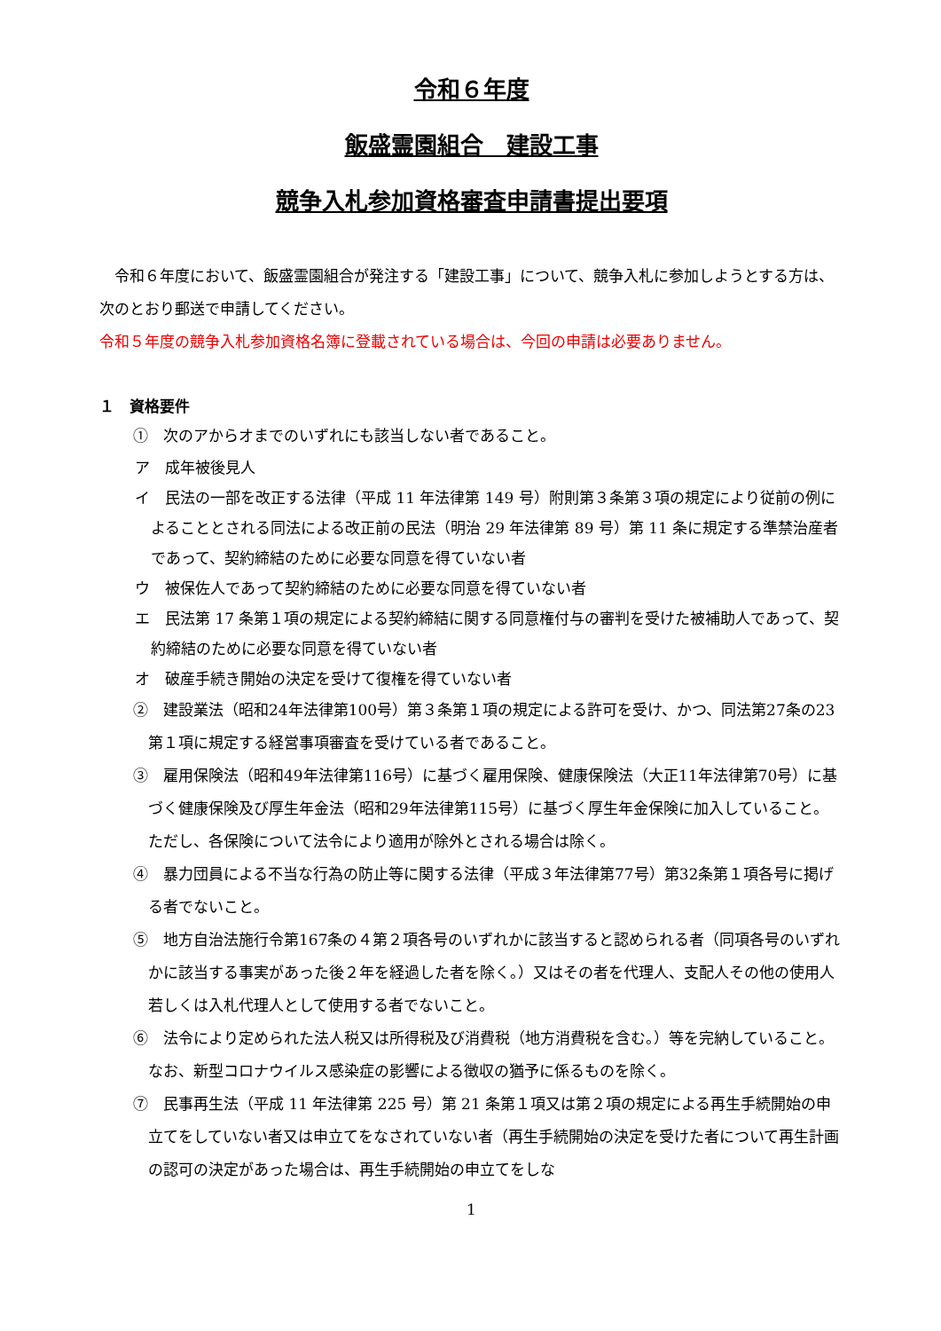令和６年度
飯盛霊園組合　建設工事
競争入札参加資格審査申請書提出要項
　令和６年度において、飯盛霊園組合が発注する「建設工事」について、競争入札に参加しようとする方は、次のとおり郵送で申請してください。
令和５年度の競争入札参加資格名簿に登載されている場合は、今回の申請は必要ありません。
１　資格要件
①　次のアからオまでのいずれにも該当しない者であること。
ア　成年被後見人
イ　民法の一部を改正する法律（平成 11 年法律第 149 号）附則第３条第３項の規定により従前の例によることとされる同法による改正前の民法（明治 29 年法律第 89 号）第 11 条に規定する準禁治産者であって、契約締結のために必要な同意を得ていない者
ウ　被保佐人であって契約締結のために必要な同意を得ていない者
エ　民法第 17 条第１項の規定による契約締結に関する同意権付与の審判を受けた被補助人であって、契約締結のために必要な同意を得ていない者
オ　破産手続き開始の決定を受けて復権を得ていない者
②　建設業法（昭和24年法律第100号）第３条第１項の規定による許可を受け、かつ、同法第27条の23第１項に規定する経営事項審査を受けている者であること。
③　雇用保険法（昭和49年法律第116号）に基づく雇用保険、健康保険法（大正11年法律第70号）に基づく健康保険及び厚生年金法（昭和29年法律第115号）に基づく厚生年金保険に加入していること。ただし、各保険について法令により適用が除外とされる場合は除く。
④　暴力団員による不当な行為の防止等に関する法律（平成３年法律第77号）第32条第１項各号に掲げる者でないこと。
⑤　地方自治法施行令第167条の４第２項各号のいずれかに該当すると認められる者（同項各号のいずれかに該当する事実があった後２年を経過した者を除く。）又はその者を代理人、支配人その他の使用人若しくは入札代理人として使用する者でないこと。
⑥　法令により定められた法人税又は所得税及び消費税（地方消費税を含む。）等を完納していること。なお、新型コロナウイルス感染症の影響による徴収の猶予に係るものを除く。
⑦　民事再生法（平成 11 年法律第 225 号）第 21 条第１項又は第２項の規定による再生手続開始の申立てをしていない者又は申立てをなされていない者（再生手続開始の決定を受けた者について再生計画の認可の決定があった場合は、再生手続開始の申立てをしな
1